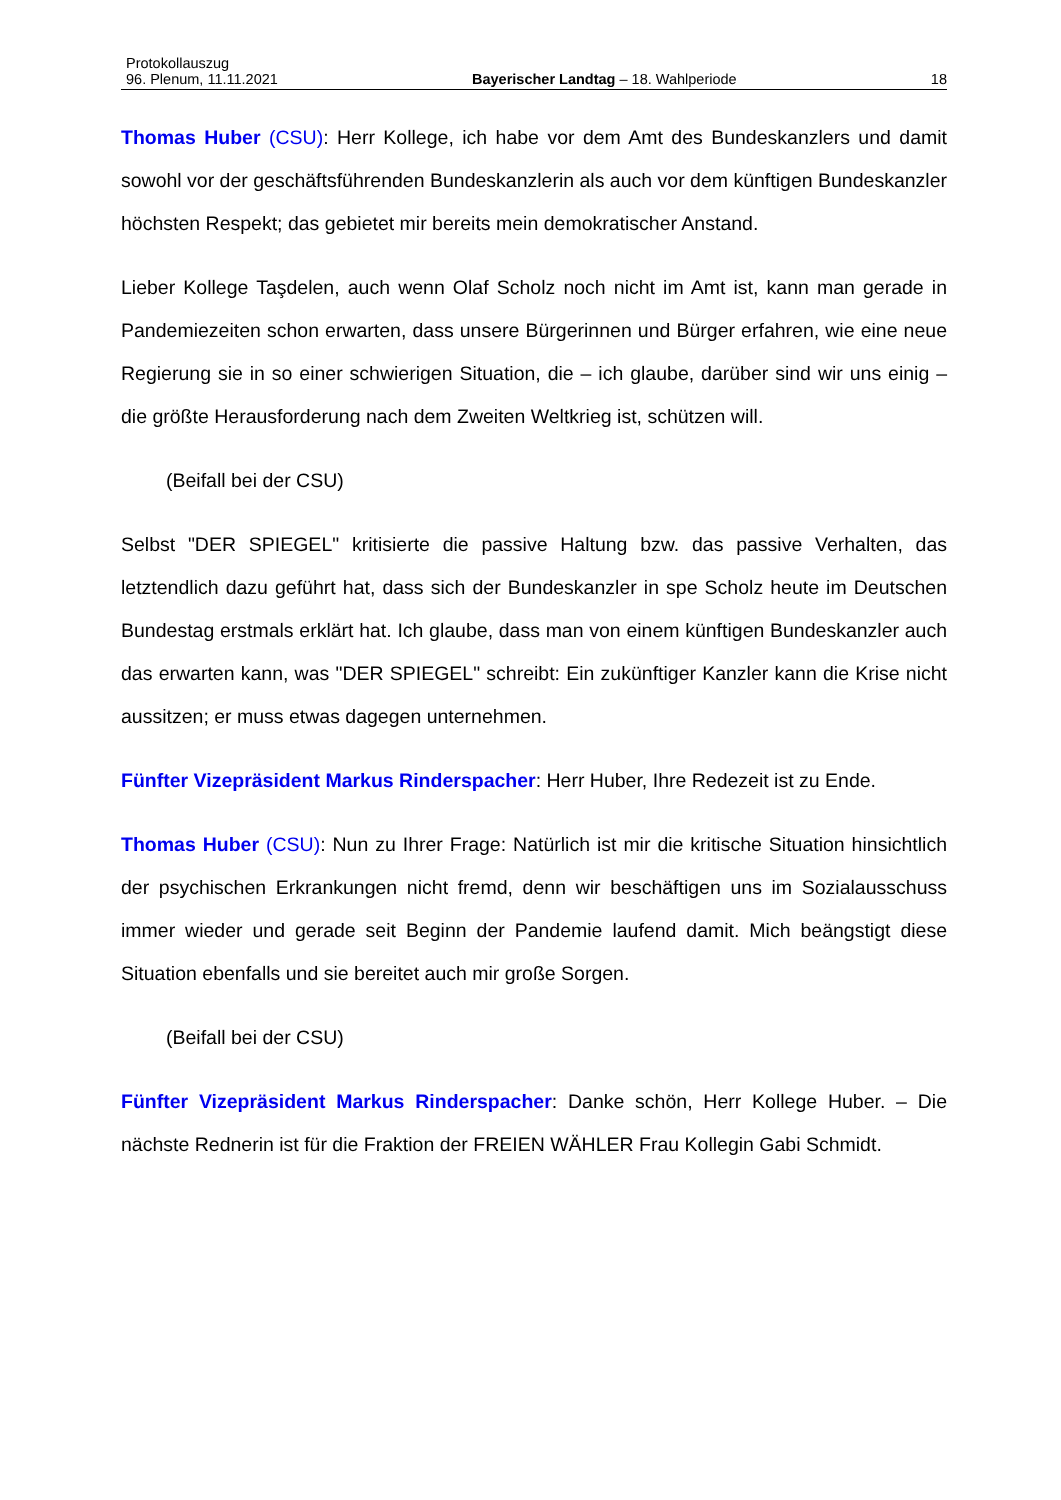Protokollauszug
96. Plenum, 11.11.2021 Bayerischer Landtag – 18. Wahlperiode 18
Thomas Huber (CSU): Herr Kollege, ich habe vor dem Amt des Bundeskanzlers und damit sowohl vor der geschäftsführenden Bundeskanzlerin als auch vor dem künftigen Bundeskanzler höchsten Respekt; das gebietet mir bereits mein demokratischer Anstand.
Lieber Kollege Taşdelen, auch wenn Olaf Scholz noch nicht im Amt ist, kann man gerade in Pandemiezeiten schon erwarten, dass unsere Bürgerinnen und Bürger erfahren, wie eine neue Regierung sie in so einer schwierigen Situation, die – ich glaube, darüber sind wir uns einig – die größte Herausforderung nach dem Zweiten Weltkrieg ist, schützen will.
(Beifall bei der CSU)
Selbst "DER SPIEGEL" kritisierte die passive Haltung bzw. das passive Verhalten, das letztendlich dazu geführt hat, dass sich der Bundeskanzler in spe Scholz heute im Deutschen Bundestag erstmals erklärt hat. Ich glaube, dass man von einem künftigen Bundeskanzler auch das erwarten kann, was "DER SPIEGEL" schreibt: Ein zukünftiger Kanzler kann die Krise nicht aussitzen; er muss etwas dagegen unternehmen.
Fünfter Vizepräsident Markus Rinderspacher: Herr Huber, Ihre Redezeit ist zu Ende.
Thomas Huber (CSU): Nun zu Ihrer Frage: Natürlich ist mir die kritische Situation hinsichtlich der psychischen Erkrankungen nicht fremd, denn wir beschäftigen uns im Sozialausschuss immer wieder und gerade seit Beginn der Pandemie laufend damit. Mich beängstigt diese Situation ebenfalls und sie bereitet auch mir große Sorgen.
(Beifall bei der CSU)
Fünfter Vizepräsident Markus Rinderspacher: Danke schön, Herr Kollege Huber. – Die nächste Rednerin ist für die Fraktion der FREIEN WÄHLER Frau Kollegin Gabi Schmidt.